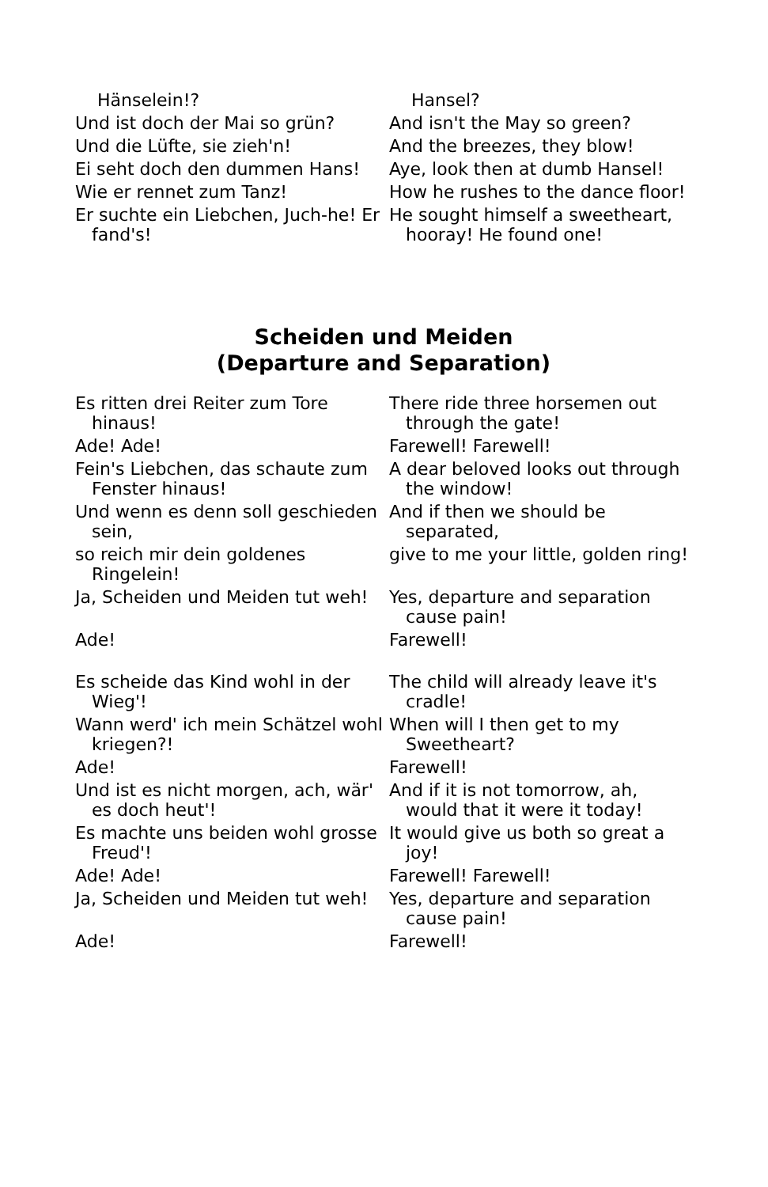Hänselein!? Hansel?
Und ist doch der Mai so grün? And isn't the May so green?
Und die Lüfte, sie zieh'n! And the breezes, they blow!
Ei seht doch den dummen Hans! Aye, look then at dumb Hansel!
Wie er rennet zum Tanz! How he rushes to the dance floor!
Er suchte ein Liebchen, Juch-he! Er fand's!
He sought himself a sweetheart, hooray! He found one!
Scheiden und Meiden
(Departure and Separation)
Es ritten drei Reiter zum Tore hinaus!
There ride three horsemen out through the gate!
Ade! Ade! Farewell! Farewell!
Fein's Liebchen, das schaute zum Fenster hinaus!
A dear beloved looks out through the window!
Und wenn es denn soll geschieden sein,
And if then we should be separated,
so reich mir dein goldenes Ringelein!
give to me your little, golden ring!
Ja, Scheiden und Meiden tut weh!
Yes, departure and separation cause pain!
Ade! Farewell!
Es scheide das Kind wohl in der Wieg'!
The child will already leave it's cradle!
Wann werd' ich mein Schätzel wohl kriegen?!
When will I then get to my Sweetheart?
Ade! Farewell!
Und ist es nicht morgen, ach, wär' es doch heut'!
And if it is not tomorrow, ah, would that it were it today!
Es machte uns beiden wohl grosse Freud'!
It would give us both so great a joy!
Ade! Ade! Farewell! Farewell!
Ja, Scheiden und Meiden tut weh!
Yes, departure and separation cause pain!
Ade! Farewell!